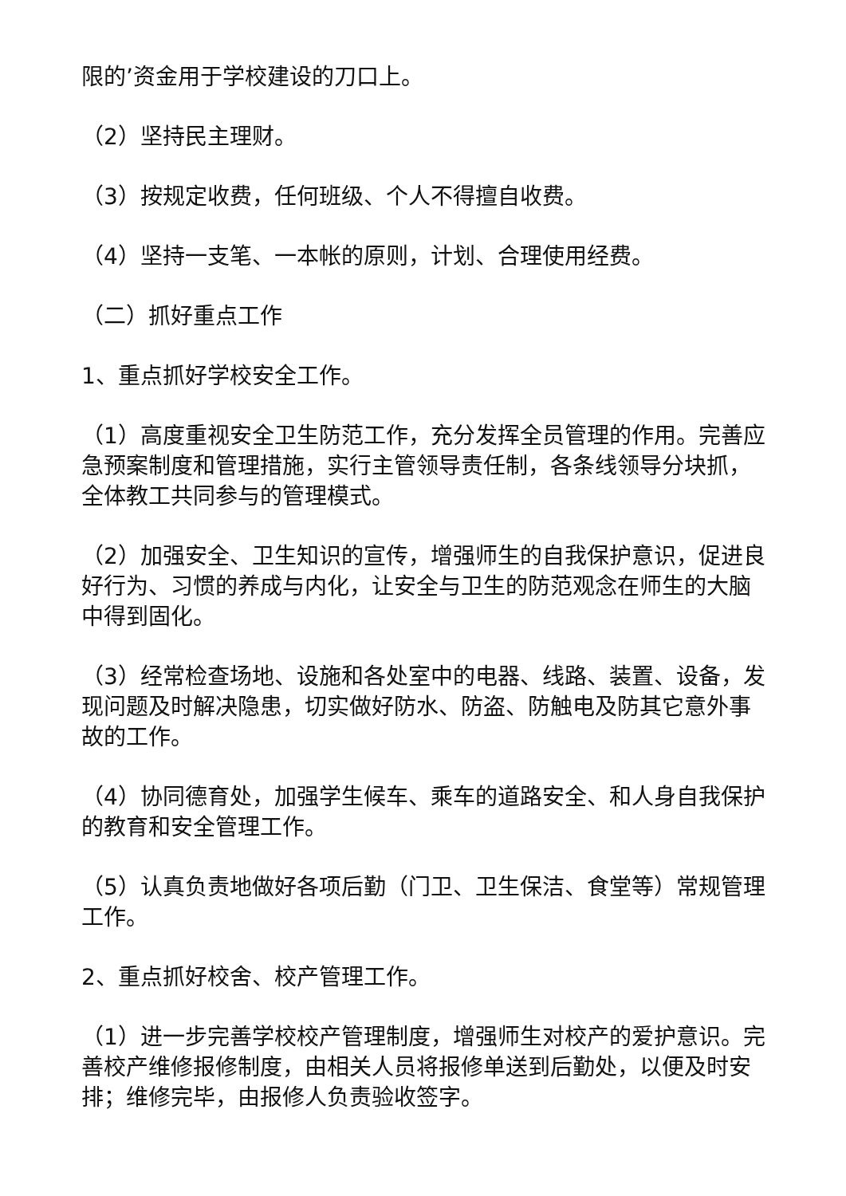限的’资金用于学校建设的刀口上。
（2）坚持民主理财。
（3）按规定收费，任何班级、个人不得擅自收费。
（4）坚持一支笔、一本帐的原则，计划、合理使用经费。
（二）抓好重点工作
1、重点抓好学校安全工作。
（1）高度重视安全卫生防范工作，充分发挥全员管理的作用。完善应急预案制度和管理措施，实行主管领导责任制，各条线领导分块抓，全体教工共同参与的管理模式。
（2）加强安全、卫生知识的宣传，增强师生的自我保护意识，促进良好行为、习惯的养成与内化，让安全与卫生的防范观念在师生的大脑中得到固化。
（3）经常检查场地、设施和各处室中的电器、线路、装置、设备，发现问题及时解决隐患，切实做好防水、防盗、防触电及防其它意外事故的工作。
（4）协同德育处，加强学生候车、乘车的道路安全、和人身自我保护的教育和安全管理工作。
（5）认真负责地做好各项后勤（门卫、卫生保洁、食堂等）常规管理工作。
2、重点抓好校舍、校产管理工作。
（1）进一步完善学校校产管理制度，增强师生对校产的爱护意识。完善校产维修报修制度，由相关人员将报修单送到后勤处，以便及时安排；维修完毕，由报修人负责验收签字。